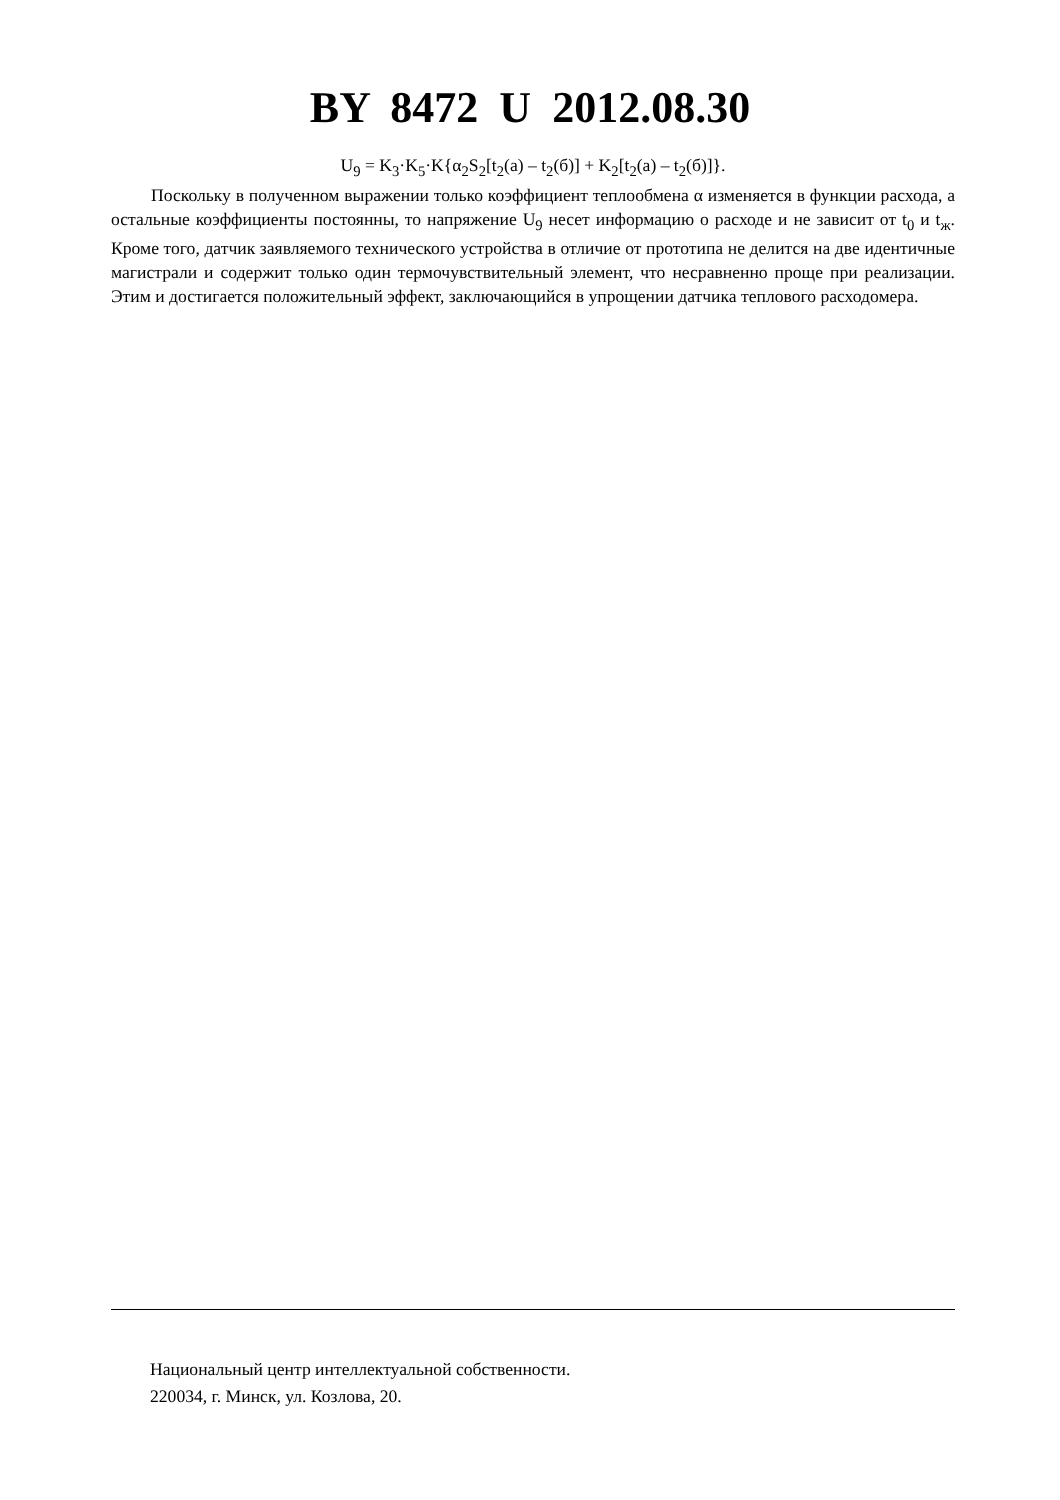BY 8472 U 2012.08.30
U<sub>9</sub> = K<sub>3</sub>·K<sub>5</sub>·K{α<sub>2</sub>S<sub>2</sub>[t<sub>2</sub>(a) – t<sub>2</sub>(б)] + K<sub>2</sub>[t<sub>2</sub>(a) – t<sub>2</sub>(б)]}.
Поскольку в полученном выражении только коэффициент теплообмена α изменяется в функции расхода, а остальные коэффициенты постоянны, то напряжение U<sub>9</sub> несет информацию о расходе и не зависит от t<sub>0</sub> и t<sub>ж</sub>. Кроме того, датчик заявляемого технического устройства в отличие от прототипа не делится на две идентичные магистрали и содержит только один термочувствительный элемент, что несравненно проще при реализации. Этим и достигается положительный эффект, заключающийся в упрощении датчика теплового расходомера.
Национальный центр интеллектуальной собственности.
220034, г. Минск, ул. Козлова, 20.